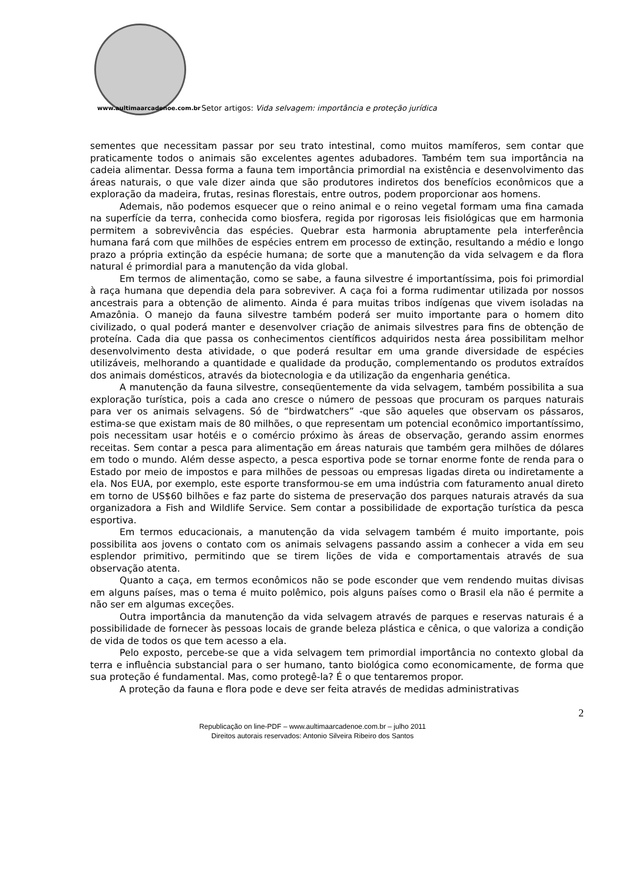www.aultimaarcadenoe.com.br
Setor artigos: Vida selvagem: importância e proteção jurídica
sementes que necessitam passar por seu trato intestinal, como muitos mamíferos, sem contar que praticamente todos o animais são excelentes agentes adubadores. Também tem sua importância na cadeia alimentar. Dessa forma a fauna tem importância primordial na existência e desenvolvimento das áreas naturais, o que vale dizer ainda que são produtores indiretos dos benefícios econômicos que a exploração da madeira, frutas, resinas florestais, entre outros, podem proporcionar aos homens.
Ademais, não podemos esquecer que o reino animal e o reino vegetal formam uma fina camada na superfície da terra, conhecida como biosfera, regida por rigorosas leis fisiológicas que em harmonia permitem a sobrevivência das espécies. Quebrar esta harmonia abruptamente pela interferência humana fará com que milhões de espécies entrem em processo de extinção, resultando a médio e longo prazo a própria extinção da espécie humana; de sorte que a manutenção da vida selvagem e da flora natural é primordial para a manutenção da vida global.
Em termos de alimentação, como se sabe, a fauna silvestre é importantíssima, pois foi primordial à raça humana que dependia dela para sobreviver. A caça foi a forma rudimentar utilizada por nossos ancestrais para a obtenção de alimento. Ainda é para muitas tribos indígenas que vivem isoladas na Amazônia. O manejo da fauna silvestre também poderá ser muito importante para o homem dito civilizado, o qual poderá manter e desenvolver criação de animais silvestres para fins de obtenção de proteína. Cada dia que passa os conhecimentos científicos adquiridos nesta área possibilitam melhor desenvolvimento desta atividade, o que poderá resultar em uma grande diversidade de espécies utilizáveis, melhorando a quantidade e qualidade da produção, complementando os produtos extraídos dos animais domésticos, através da biotecnologia e da utilização da engenharia genética.
A manutenção da fauna silvestre, conseqüentemente da vida selvagem, também possibilita a sua exploração turística, pois a cada ano cresce o número de pessoas que procuram os parques naturais para ver os animais selvagens. Só de “birdwatchers” -que são aqueles que observam os pássaros, estima-se que existam mais de 80 milhões, o que representam um potencial econômico importantíssimo, pois necessitam usar hotéis e o comércio próximo às áreas de observação, gerando assim enormes receitas. Sem contar a pesca para alimentação em áreas naturais que também gera milhões de dólares em todo o mundo. Além desse aspecto, a pesca esportiva pode se tornar enorme fonte de renda para o Estado por meio de impostos e para milhões de pessoas ou empresas ligadas direta ou indiretamente a ela. Nos EUA, por exemplo, este esporte transformou-se em uma indústria com faturamento anual direto em torno de US$60 bilhões e faz parte do sistema de preservação dos parques naturais através da sua organizadora a Fish and Wildlife Service. Sem contar a possibilidade de exportação turística da pesca esportiva.
Em termos educacionais, a manutenção da vida selvagem também é muito importante, pois possibilita aos jovens o contato com os animais selvagens passando assim a conhecer a vida em seu esplendor primitivo, permitindo que se tirem lições de vida e comportamentais através de sua observação atenta.
Quanto a caça, em termos econômicos não se pode esconder que vem rendendo muitas divisas em alguns países, mas o tema é muito polêmico, pois alguns países como o Brasil ela não é permite a não ser em algumas exceções.
Outra importância da manutenção da vida selvagem através de parques e reservas naturais é a possibilidade de fornecer às pessoas locais de grande beleza plástica e cênica, o que valoriza a condição de vida de todos os que tem acesso a ela.
Pelo exposto, percebe-se que a vida selvagem tem primordial importância no contexto global da terra e influência substancial para o ser humano, tanto biológica como economicamente, de forma que sua proteção é fundamental. Mas, como protegê-la? É o que tentaremos propor.
A proteção da fauna e flora pode e deve ser feita através de medidas administrativas
2
Republicação on line-PDF – www.aultimaarcadenoe.com.br – julho 2011
Direitos autorais reservados: Antonio Silveira Ribeiro dos Santos